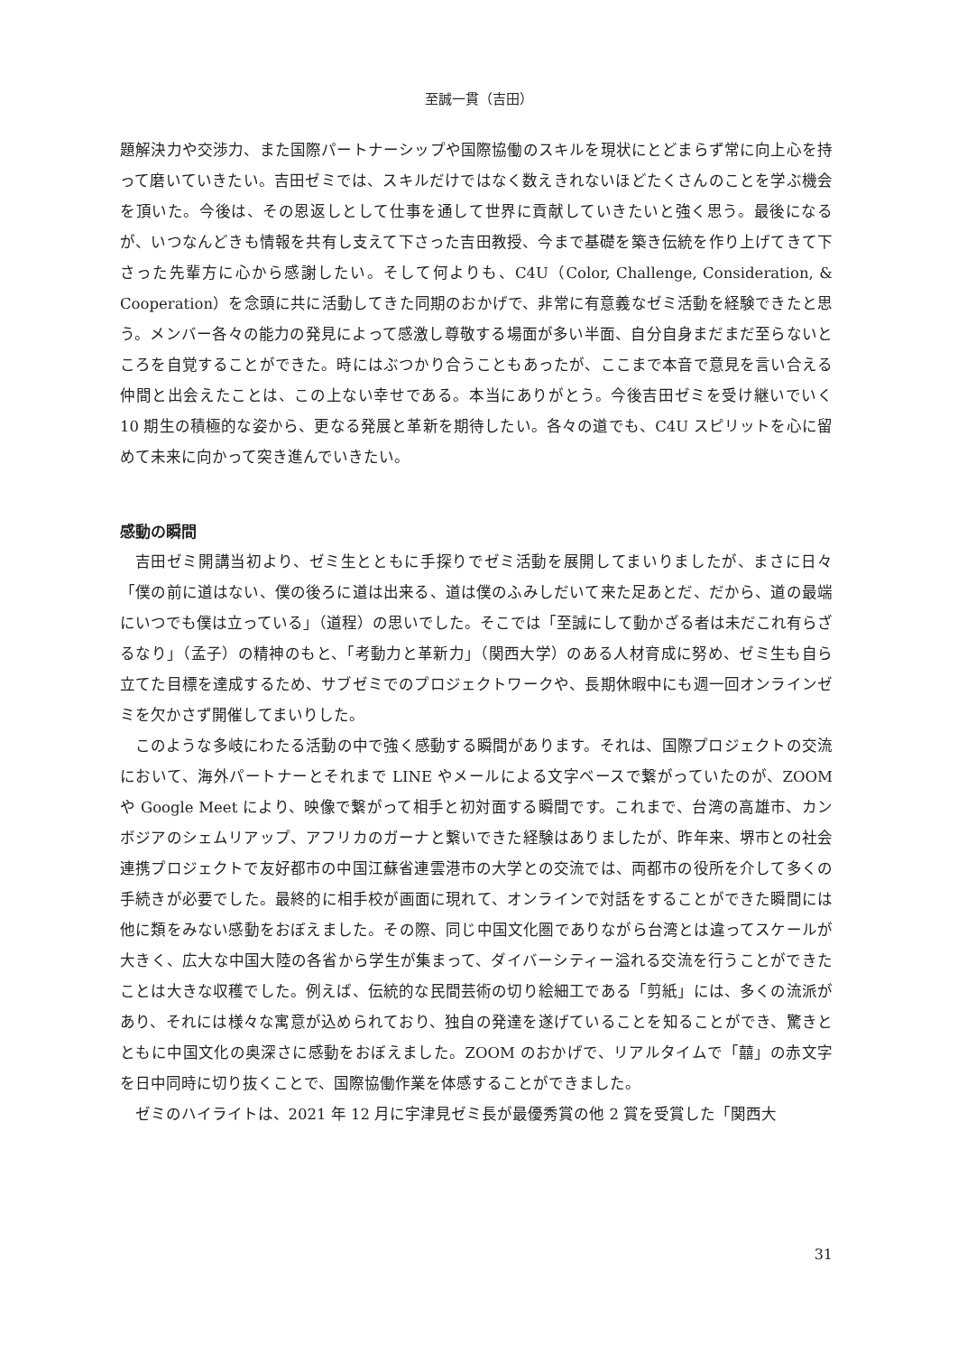至誠一貫（吉田）
題解決力や交渉力、また国際パートナーシップや国際協働のスキルを現状にとどまらず常に向上心を持って磨いていきたい。吉田ゼミでは、スキルだけではなく数えきれないほどたくさんのことを学ぶ機会を頂いた。今後は、その恩返しとして仕事を通して世界に貢献していきたいと強く思う。最後になるが、いつなんどきも情報を共有し支えて下さった吉田教授、今まで基礎を築き伝統を作り上げてきて下さった先輩方に心から感謝したい。そして何よりも、C4U（Color, Challenge, Consideration, & Cooperation）を念頭に共に活動してきた同期のおかげで、非常に有意義なゼミ活動を経験できたと思う。メンバー各々の能力の発見によって感激し尊敬する場面が多い半面、自分自身まだまだ至らないところを自覚することができた。時にはぶつかり合うこともあったが、ここまで本音で意見を言い合える仲間と出会えたことは、この上ない幸せである。本当にありがとう。今後吉田ゼミを受け継いでいく 10 期生の積極的な姿から、更なる発展と革新を期待したい。各々の道でも、C4U スピリットを心に留めて未来に向かって突き進んでいきたい。
感動の瞬間
吉田ゼミ開講当初より、ゼミ生とともに手探りでゼミ活動を展開してまいりましたが、まさに日々「僕の前に道はない、僕の後ろに道は出来る、道は僕のふみしだいて来た足あとだ、だから、道の最端にいつでも僕は立っている」（道程）の思いでした。そこでは「至誠にして動かざる者は未だこれ有らざるなり」（孟子）の精神のもと、「考動力と革新力」（関西大学）のある人材育成に努め、ゼミ生も自ら立てた目標を達成するため、サブゼミでのプロジェクトワークや、長期休暇中にも週一回オンラインゼミを欠かさず開催してまいりした。
このような多岐にわたる活動の中で強く感動する瞬間があります。それは、国際プロジェクトの交流において、海外パートナーとそれまで LINE やメールによる文字ベースで繋がっていたのが、ZOOM や Google Meet により、映像で繋がって相手と初対面する瞬間です。これまで、台湾の高雄市、カンボジアのシェムリアップ、アフリカのガーナと繋いできた経験はありましたが、昨年来、堺市との社会連携プロジェクトで友好都市の中国江蘇省連雲港市の大学との交流では、両都市の役所を介して多くの手続きが必要でした。最終的に相手校が画面に現れて、オンラインで対話をすることができた瞬間には他に類をみない感動をおぼえました。その際、同じ中国文化圏でありながら台湾とは違ってスケールが大きく、広大な中国大陸の各省から学生が集まって、ダイバーシティー溢れる交流を行うことができたことは大きな収穫でした。例えば、伝統的な民間芸術の切り絵細工である「剪紙」には、多くの流派があり、それには様々な寓意が込められており、独自の発達を遂げていることを知ることができ、驚きとともに中国文化の奥深さに感動をおぼえました。ZOOM のおかげで、リアルタイムで「囍」の赤文字を日中同時に切り抜くことで、国際協働作業を体感することができました。
ゼミのハイライトは、2021 年 12 月に宇津見ゼミ長が最優秀賞の他 2 賞を受賞した「関西大
31